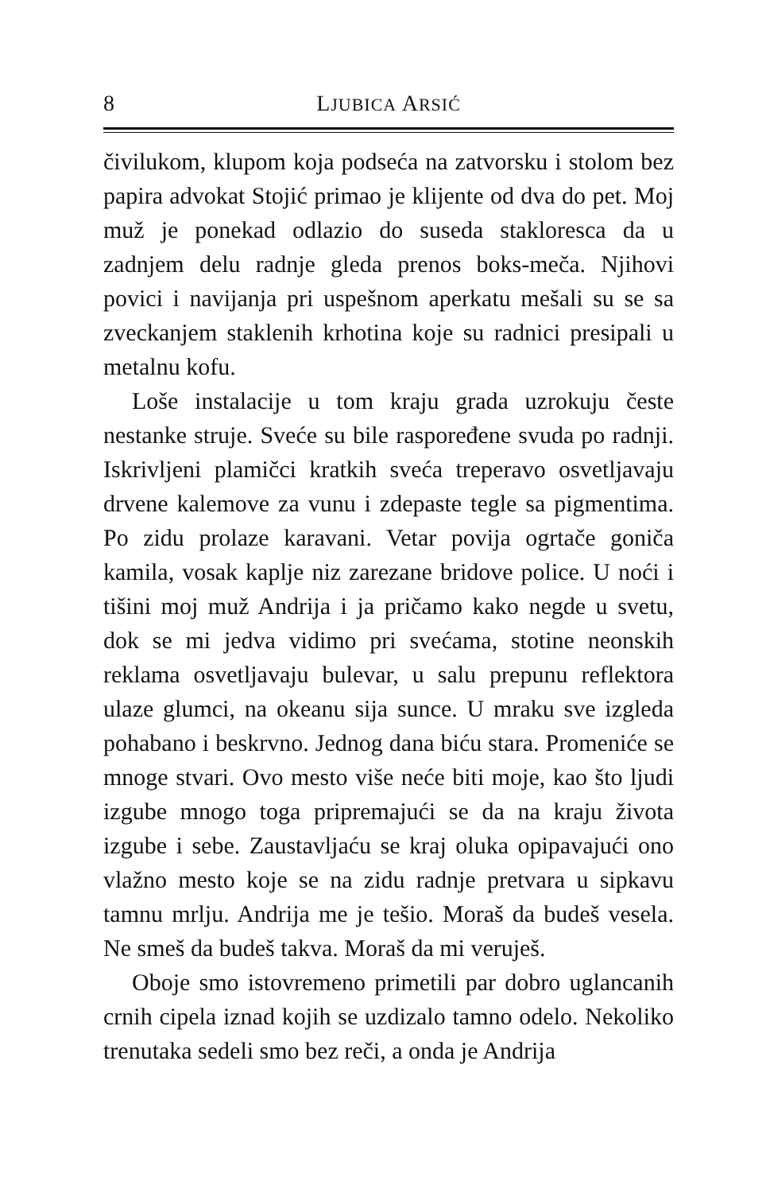8 LJUBICA ARSIĆ
čivilukom, klupom koja podseća na zatvorsku i stolom bez papira advokat Stojić primao je klijente od dva do pet. Moj muž je ponekad odlazio do suseda stakloresca da u zadnjem delu radnje gleda prenos boks-meča. Njihovi povici i navijanja pri uspešnom aperkatu mešali su se sa zveckanjem staklenih krhotina koje su radnici presipali u metalnu kofu.
Loše instalacije u tom kraju grada uzrokuju česte nestanke struje. Sveće su bile raspoređene svuda po radnji. Iskrivljeni plamičci kratkih sveća treperavo osvetljavaju drvene kalemove za vunu i zdepaste tegle sa pigmentima. Po zidu prolaze karavani. Vetar povija ogrtače goniča kamila, vosak kaplje niz zarezane bridove police. U noći i tišini moj muž Andrija i ja pričamo kako negde u svetu, dok se mi jedva vidimo pri svećama, stotine neonskih reklama osvetljavaju bulevar, u salu prepunu reflektora ulaze glumci, na okeanu sija sunce. U mraku sve izgleda pohabano i beskrvno. Jednog dana biću stara. Promeniće se mnoge stvari. Ovo mesto više neće biti moje, kao što ljudi izgube mnogo toga pripremajući se da na kraju života izgube i sebe. Zaustavljaću se kraj oluka opipavajući ono vlažno mesto koje se na zidu radnje pretvara u sipkavu tamnu mrlju. Andrija me je tešio. Moraš da budeš vesela. Ne smeš da budeš takva. Moraš da mi veruješ.
Oboje smo istovremeno primetili par dobro uglancanih crnih cipela iznad kojih se uzdizalo tamno odelo. Nekoliko trenutaka sedeli smo bez reči, a onda je Andrija